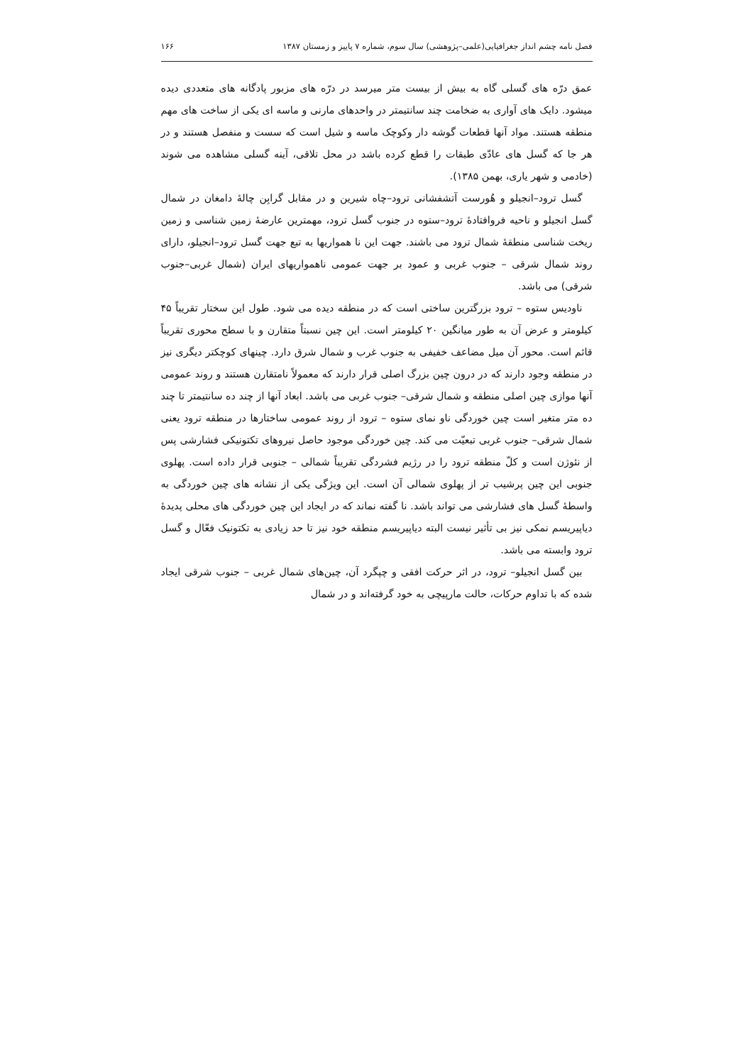فصل نامه چشم انداز جغرافیایی(علمی–پژوهشی) سال سوم، شماره ۷ پاییز و زمستان ۱۳۸۷ ۱۶۶
عمق درّه های گسلی گاه به بیش از بیست متر میرسد در درّه های مزبور پادگانه های متعددی دیده میشود. دایک های آواری به ضخامت چند سانتیمتر در واحدهای مارنی و ماسه ای یکی از ساخت های مهم منطقه هستند. مواد آنها قطعات گوشه دار وکوچک ماسه و شیل است که سست و منفصل هستند و در هر جا که گسل های عادّی طبقات را قطع کرده باشد در محل تلاقی، آینه گسلی مشاهده می شوند (خادمی و شهر یاری، بهمن ۱۳۸۵).
گسل ترود–انجیلو و هُورست آتشفشانی ترود–چاه شیرین و در مقابل گرابِن چالۀ دامغان در شمال گسل انجیلو و ناحیه فروافتادۀ ترود–ستوه در جنوب گسل ترود، مهمترین عارضۀ زمین شناسی و زمین ریخت شناسی منطقۀ شمال ترود می باشند. جهت این نا همواریها به تبع جهت گسل ترود–انجیلو، دارای روند شمال شرقی – جنوب غربی و عمود بر جهت عمومی ناهمواریهای ایران (شمال غربی–جنوب شرقی) می باشد.
ناودیس ستوه – ترود بزرگترین ساختی است که در منطقه دیده می شود. طول این سختار تقریباً ۴۵ کیلومتر و عرض آن به طور میانگین ۲۰ کیلومتر است. این چین نسبتاً متقارن و با سطح محوری تقریباً قائم است. محور آن میل مضاعف خفیفی به جنوب غرب و شمال شرق دارد. چینهای کوچکتر دیگری نیز در منطقه وجود دارند که در درون چین بزرگ اصلی قرار دارند که معمولاً نامتقارن هستند و روند عمومی آنها موازی چین اصلی منطقه و شمال شرقی– جنوب غربی می باشد. ابعاد آنها از چند ده سانتیمتر تا چند ده متر متغیر است چین خوردگی ناو نمای ستوه – ترود از روند عمومی ساختارها در منطقه ترود یعنی شمال شرقی– جنوب غربی تبعیّت می کند. چین خوردگی موجود حاصل نیروهای تکتونیکی فشارشی پس از نئوژن است و کلّ منطقه ترود را در رژیم فشردگی تقریباً شمالی – جنوبی قرار داده است. پهلوی جنوبی این چین پرشیب تر از پهلوی شمالی آن است. این ویژگی یکی از نشانه های چین خوردگی به واسطۀ گسل های فشارشی می تواند باشد. نا گفته نماند که در ایجاد این چین خوردگی های محلی پدیدۀ دیاپیریسم نمکی نیز بی تأثیر نیست البته دیاپیریسم منطقه خود نیز تا حد زیادی به تکتونیک فعّال و گسل ترود وابسته می باشد.
بین گسل انجیلو– ترود، در اثر حرکت افقی و چپگرد آن، چین‌های شمال غربی – جنوب شرقی ایجاد شده که با تداوم حرکات، حالت مارپیچی به خود گرفته‌اند و در شمال